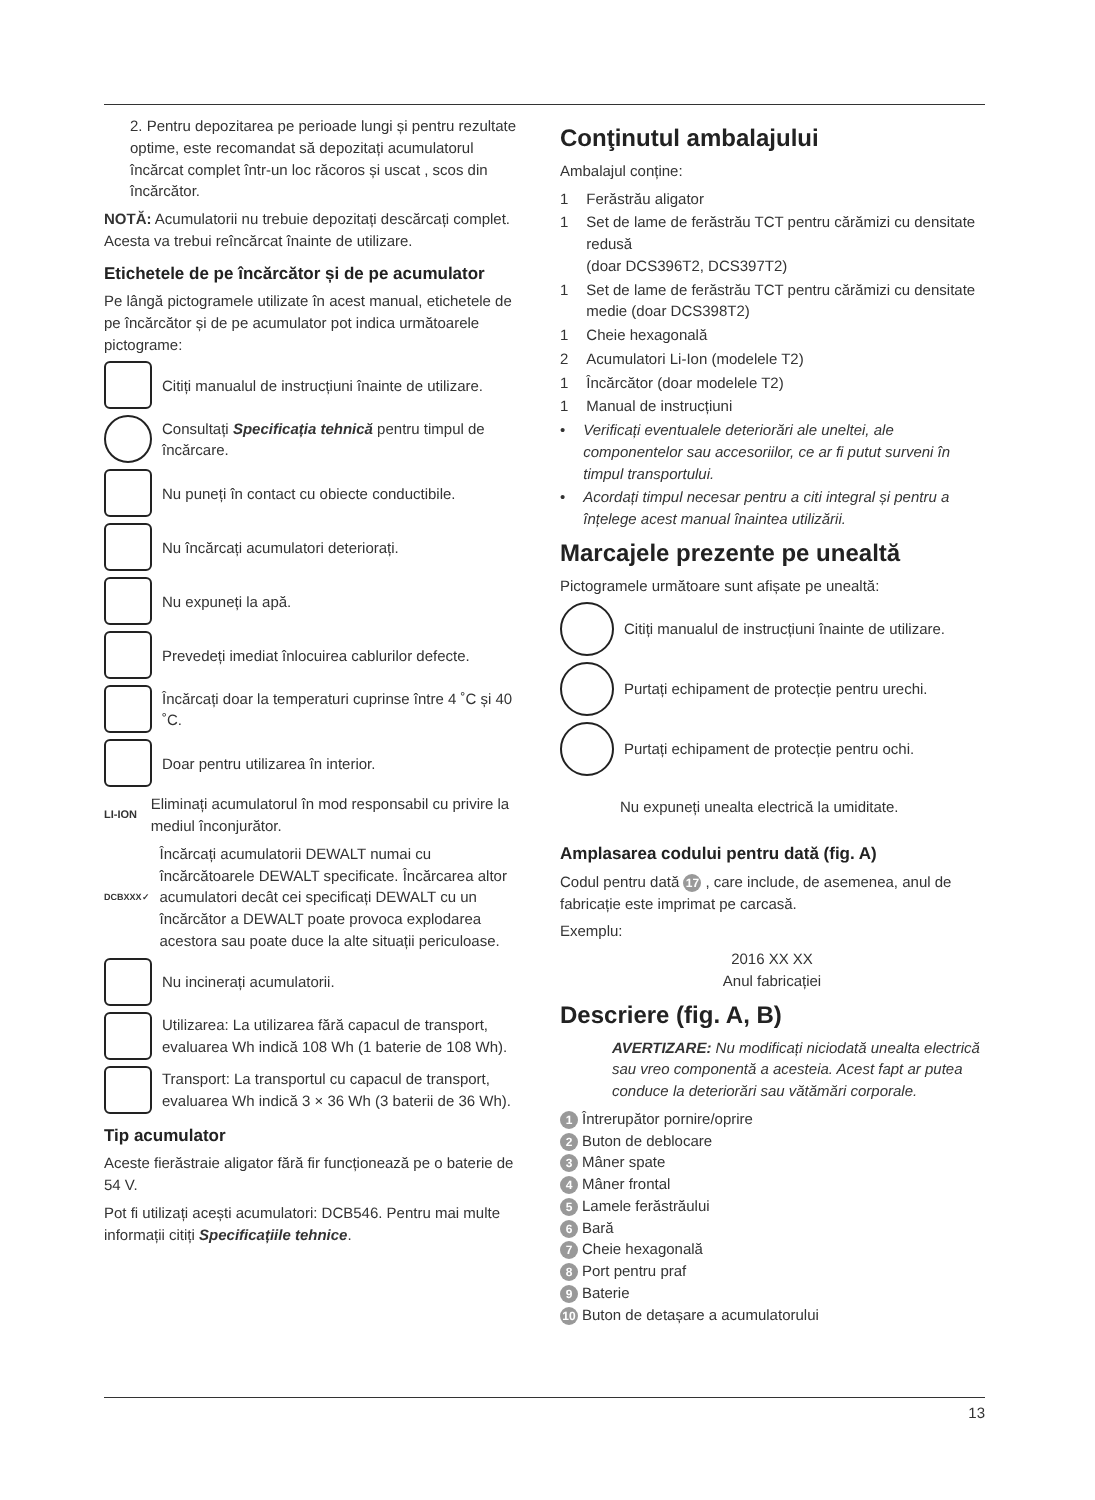2. Pentru depozitarea pe perioade lungi și pentru rezultate optime, este recomandat să depozitați acumulatorul încărcat complet într-un loc răcoros și uscat , scos din încărcător.
NOTĂ: Acumulatorii nu trebuie depozitați descărcați complet. Acesta va trebui reîncărcat înainte de utilizare.
Etichetele de pe încărcător și de pe acumulator
Pe lângă pictogramele utilizate în acest manual, etichetele de pe încărcător și de pe acumulator pot indica următoarele pictograme:
Citiți manualul de instrucțiuni înainte de utilizare.
Consultați Specificația tehnică pentru timpul de încărcare.
Nu puneți în contact cu obiecte conductibile.
Nu încărcați acumulatori deteriorați.
Nu expuneți la apă.
Prevedeți imediat înlocuirea cablurilor defecte.
Încărcați doar la temperaturi cuprinse între 4 ˚C și 40 ˚C.
Doar pentru utilizarea în interior.
LI-ION Eliminați acumulatorul în mod responsabil cu privire la mediul înconjurător.
DCBXXX✓ Încărcați acumulatorii DEWALT numai cu încărcătoarele DEWALT specificate. Încărcarea altor acumulatori decât cei specificați DEWALT cu un încărcător a DEWALT poate provoca explodarea acestora sau poate duce la alte situații periculoase.
Nu incinerați acumulatorii.
Utilizarea: La utilizarea fără capacul de transport, evaluarea Wh indică 108 Wh (1 baterie de 108 Wh).
Transport: La transportul cu capacul de transport, evaluarea Wh indică 3 × 36 Wh (3 baterii de 36 Wh).
Tip acumulator
Aceste fierăstraie aligator fără fir funcționează pe o baterie de 54 V.
Pot fi utilizați acești acumulatori: DCB546. Pentru mai multe informații citiți Specificațiile tehnice.
Conţinutul ambalajului
Ambalajul conține:
1 Ferăstrău aligator
1 Set de lame de ferăstrău TCT pentru cărămizi cu densitate redusă
(doar DCS396T2, DCS397T2)
1 Set de lame de ferăstrău TCT pentru cărămizi cu densitate medie (doar DCS398T2)
1 Cheie hexagonală
2 Acumulatori Li-Ion (modelele T2)
1 Încărcător (doar modelele T2)
1 Manual de instrucțiuni
• Verificați eventualele deteriorări ale uneltei, ale componentelor sau accesoriilor, ce ar fi putut surveni în timpul transportului.
• Acordați timpul necesar pentru a citi integral și pentru a înțelege acest manual înaintea utilizării.
Marcajele prezente pe unealtă
Pictogramele următoare sunt afișate pe unealtă:
Citiți manualul de instrucțiuni înainte de utilizare.
Purtați echipament de protecție pentru urechi.
Purtați echipament de protecție pentru ochi.
Nu expuneți unealta electrică la umiditate.
Amplasarea codului pentru dată (fig. A)
Codul pentru dată 17, care include, de asemenea, anul de fabricație este imprimat pe carcasă.
Exemplu:
2016 XX XX
Anul fabricației
Descriere (fig. A, B)
AVERTIZARE: Nu modificați niciodată unealta electrică sau vreo componentă a acesteia. Acest fapt ar putea conduce la deteriorări sau vătămări corporale.
1 Întrerupător pornire/oprire
2 Buton de deblocare
3 Mâner spate
4 Mâner frontal
5 Lamele ferăstrăului
6 Bară
7 Cheie hexagonală
8 Port pentru praf
9 Baterie
10 Buton de detașare a acumulatorului
13